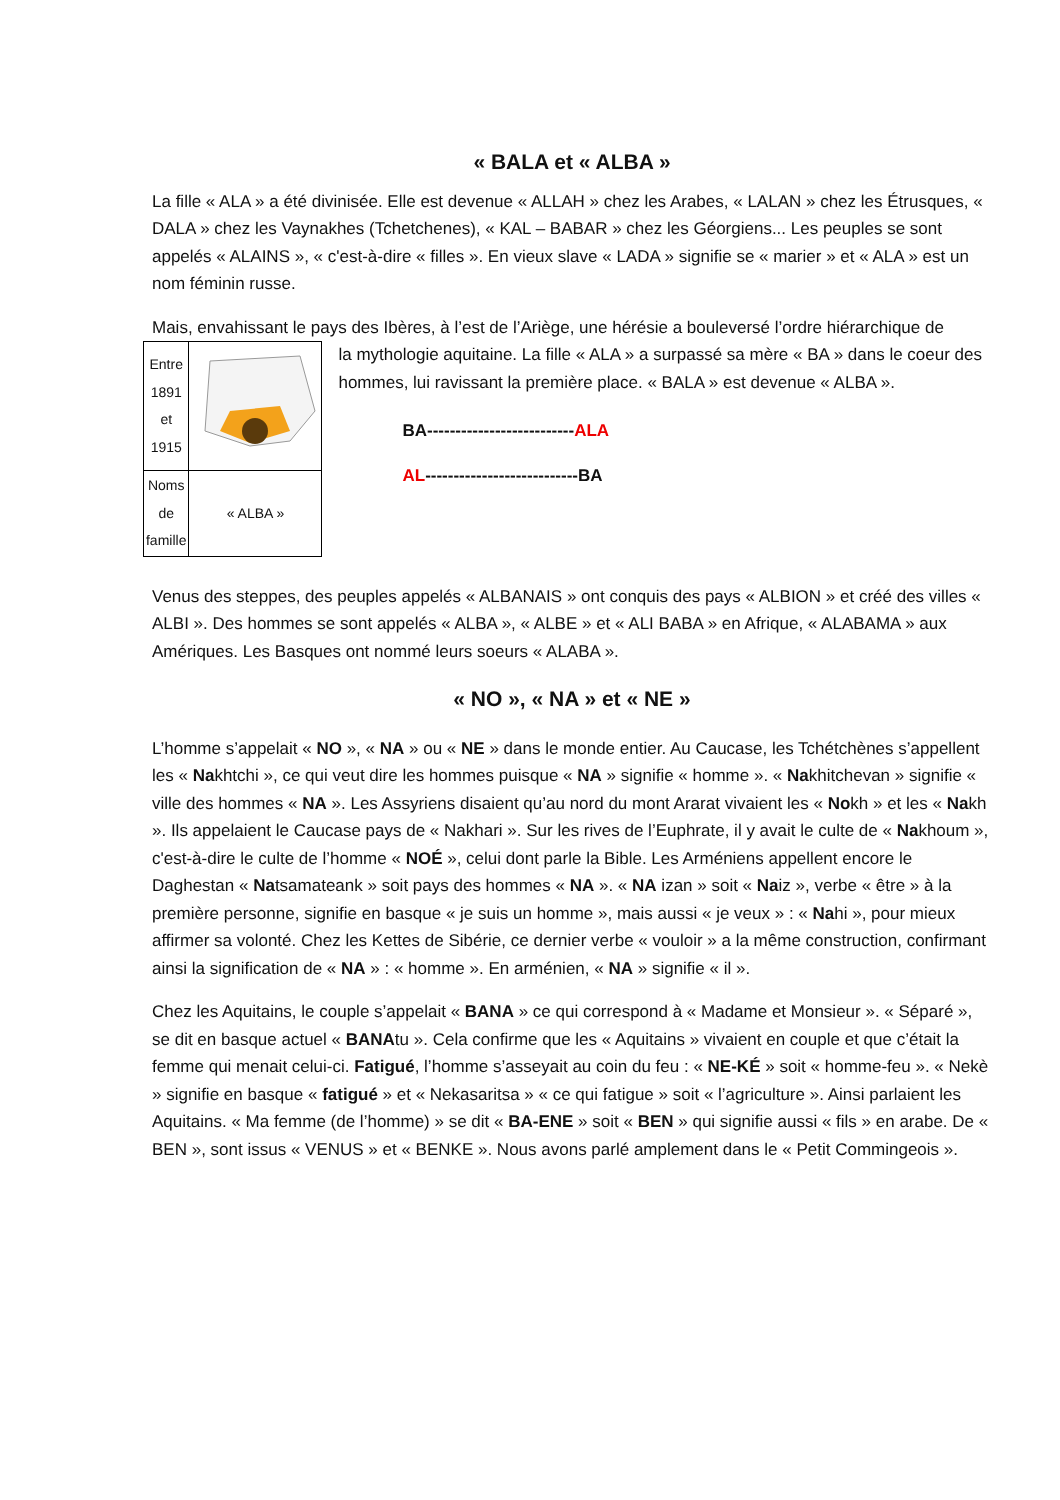« BALA et « ALBA »
La fille « ALA » a été divinisée. Elle est devenue « ALLAH » chez les Arabes, « LALAN » chez les Étrusques, « DALA » chez les Vaynakhes (Tchetchenes), « KAL – BABAR » chez les Géorgiens... Les peuples se sont appelés « ALAINS », « c'est-à-dire « filles ». En vieux slave « LADA » signifie se « marier » et « ALA » est un nom féminin russe.
Mais, envahissant le pays des Ibères, à l’est de l’Ariège, une hérésie a bouleversé l’ordre hiérarchique de
| Entre 1891 et 1915 | |
| Noms de famille | « ALBA » |
la mythologie aquitaine. La fille « ALA » a surpassé sa mère « BA » dans le coeur des hommes, lui ravissant la première place. « BALA » est devenue « ALBA ».
BA--------------------------ALA
AL---------------------------BA
Venus des steppes, des peuples appelés « ALBANAIS » ont conquis des pays « ALBION » et créé des villes « ALBI ». Des hommes se sont appelés « ALBA », « ALBE » et « ALI BABA » en Afrique, « ALABAMA » aux Amériques. Les Basques ont nommé leurs soeurs « ALABA ».
« NO », « NA » et « NE »
L’homme s’appelait « NO », « NA » ou « NE » dans le monde entier. Au Caucase, les Tchétchènes s’appellent les « Nakhtchi », ce qui veut dire les hommes puisque « NA » signifie « homme ». « Nakhitchevan » signifie « ville des hommes « NA ». Les Assyriens disaient qu’au nord du mont Ararat vivaient les « Nokh » et les « Nakh ». Ils appelaient le Caucase pays de « Nakhari ». Sur les rives de l’Euphrate, il y avait le culte de « Nakhoum », c'est-à-dire le culte de l’homme « NOÉ », celui dont parle la Bible. Les Arméniens appellent encore le Daghestan « Natsamateank » soit pays des hommes « NA ». « NA izan » soit « Naiz », verbe « être » à la première personne, signifie en basque « je suis un homme », mais aussi « je veux » : « Nahi », pour mieux affirmer sa volonté. Chez les Kettes de Sibérie, ce dernier verbe « vouloir » a la même construction, confirmant ainsi la signification de « NA » : « homme ». En arménien, « NA » signifie « il ».
Chez les Aquitains, le couple s’appelait « BANA » ce qui correspond à « Madame et Monsieur ». « Séparé », se dit en basque actuel « BANAtu ». Cela confirme que les « Aquitains » vivaient en couple et que c’était la femme qui menait celui-ci. Fatigué, l’homme s’asseyait au coin du feu : « NE-KÉ » soit « homme-feu ». « Nekè » signifie en basque « fatigué » et « Nekasaritsa » « ce qui fatigue » soit « l’agriculture ». Ainsi parlaient les Aquitains. « Ma femme (de l’homme) » se dit « BA-ENE » soit « BEN » qui signifie aussi « fils » en arabe. De « BEN », sont issus « VENUS » et « BENKE ». Nous avons parlé amplement dans le « Petit Commingeois ».